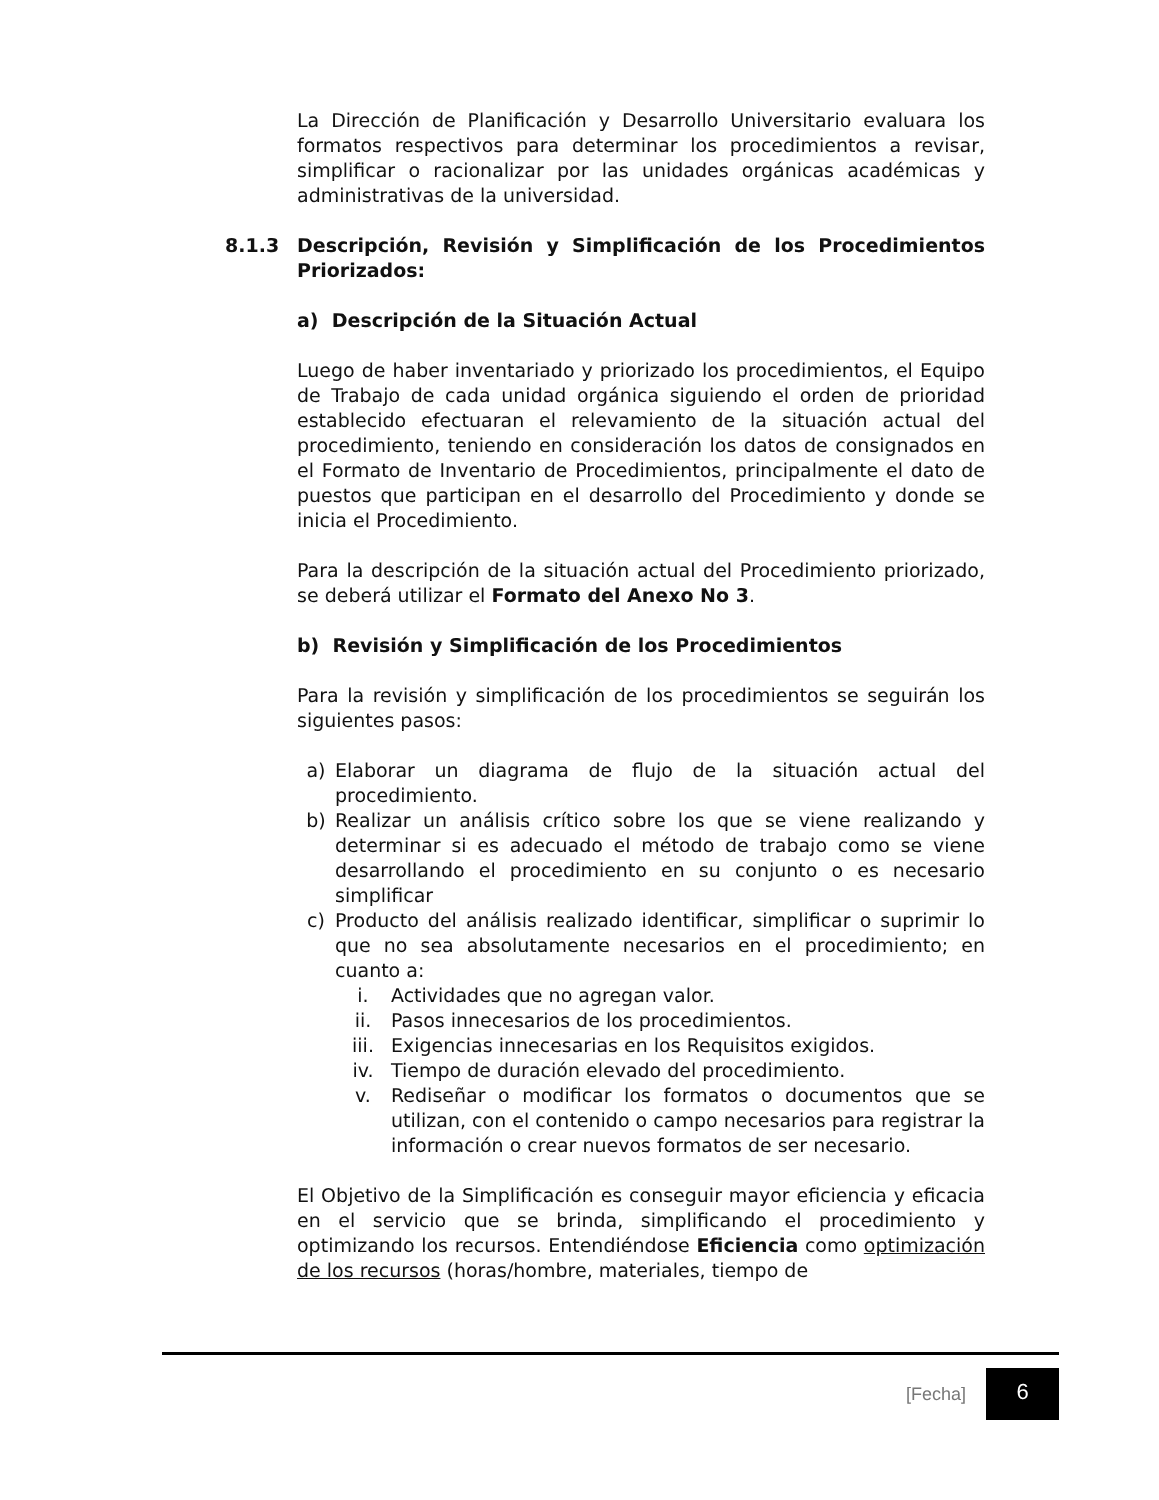La Dirección de Planificación y Desarrollo Universitario evaluara los formatos respectivos para determinar los procedimientos a revisar, simplificar o racionalizar por las unidades orgánicas académicas y administrativas de la universidad.
8.1.3 Descripción, Revisión y Simplificación de los Procedimientos Priorizados:
a) Descripción de la Situación Actual
Luego de haber inventariado y priorizado los procedimientos, el Equipo de Trabajo de cada unidad orgánica siguiendo el orden de prioridad establecido efectuaran el relevamiento de la situación actual del procedimiento, teniendo en consideración los datos de consignados en el Formato de Inventario de Procedimientos, principalmente el dato de puestos que participan en el desarrollo del Procedimiento y donde se inicia el Procedimiento.
Para la descripción de la situación actual del Procedimiento priorizado, se deberá utilizar el Formato del Anexo No 3.
b) Revisión y Simplificación de los Procedimientos
Para la revisión y simplificación de los procedimientos se seguirán los siguientes pasos:
a) Elaborar un diagrama de flujo de la situación actual del procedimiento.
b) Realizar un análisis crítico sobre los que se viene realizando y determinar si es adecuado el método de trabajo como se viene desarrollando el procedimiento en su conjunto o es necesario simplificar
c) Producto del análisis realizado identificar, simplificar o suprimir lo que no sea absolutamente necesarios en el procedimiento; en cuanto a:
i. Actividades que no agregan valor.
ii. Pasos innecesarios de los procedimientos.
iii. Exigencias innecesarias en los Requisitos exigidos.
iv. Tiempo de duración elevado del procedimiento.
v. Rediseñar o modificar los formatos o documentos que se utilizan, con el contenido o campo necesarios para registrar la información o crear nuevos formatos de ser necesario.
El Objetivo de la Simplificación es conseguir mayor eficiencia y eficacia en el servicio que se brinda, simplificando el procedimiento y optimizando los recursos. Entendiéndose Eficiencia como optimización de los recursos (horas/hombre, materiales, tiempo de
[Fecha] 6